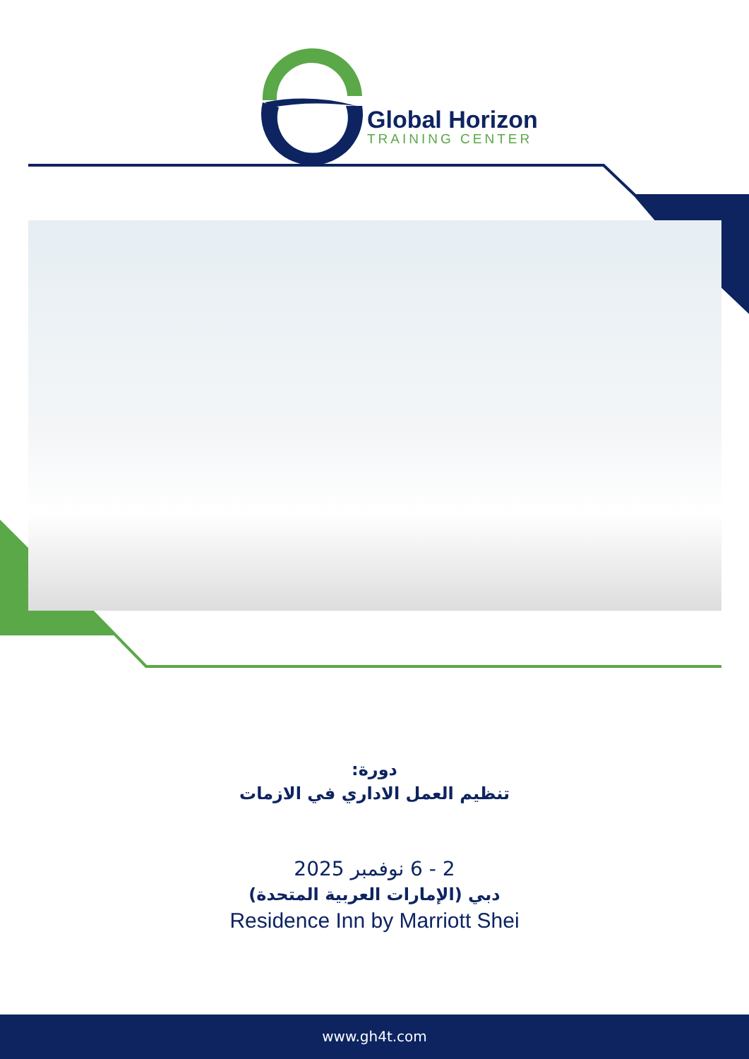Global Horizon
TRAINING CENTER
دورة:
تنظيم العمل الاداري في الازمات
2 - 6 نوفمبر 2025
دبي (الإمارات العربية المتحدة)
Residence Inn by Marriott Shei
www.gh4t.com